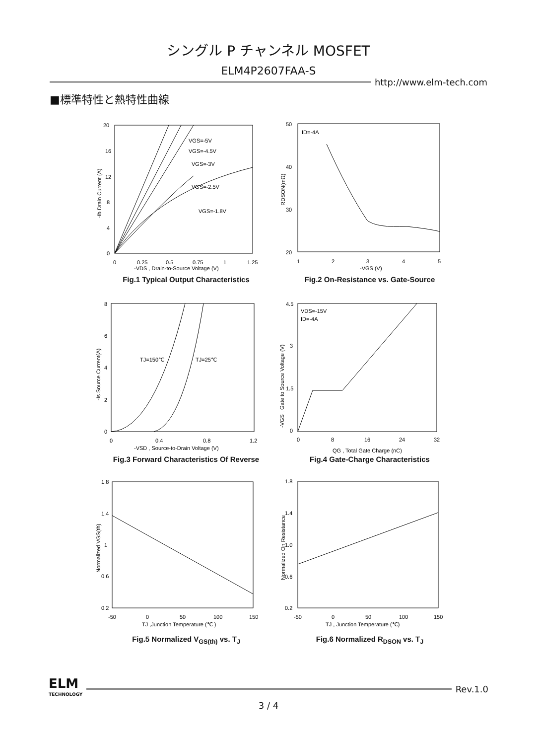シングル P チャンネル MOSFET
ELM4P2607FAA-S
http://www.elm-tech.com
■標準特性と熱特性曲線
VGS=-5V
VGS=-4.5V
VGS=-3V
VGS=-2.5V
VGS=-1.8V
20
16
12
8
4
0
0
0.25
0.5
0.75
1
1.25
-VDS , Drain-to-Source Voltage (V)
-Ib Drain Current (A)
Fig.1 Typical Output Characteristics
ID=-4A
50
40
30
20
1
2
3
4
5
-VGS (V)
RDSON(mΩ)
Fig.2 On-Resistance vs. Gate-Source
TJ=150℃
TJ=25℃
8
6
4
2
0
0
0.4
0.8
1.2
-VSD , Source-to-Drain Voltage (V)
-Is Source Current(A)
Fig.3 Forward Characteristics Of Reverse
VDS=-15V
ID=-4A
4.5
3
1.5
0
0
8
16
24
32
QG , Total Gate Charge (nC)
-VGS , Gate to Source Voltage (V)
Fig.4 Gate-Charge Characteristics
1.8
1.4
1
0.6
0.2
-50
0
50
100
150
TJ ,Junction Temperature (℃ )
Normalized VGS(th)
Fig.5 Normalized V<sub>GS(th)</sub> vs. T<sub>J</sub>
1.8
1.4
1.0
0.6
0.2
-50
0
50
100
150
TJ , Junction Temperature (℃)
Normalized On Resistance
Fig.6 Normalized R<sub>DSON</sub> vs. T<sub>J</sub>
ELM
TECHNOLOGY
Rev.1.0
3 / 4